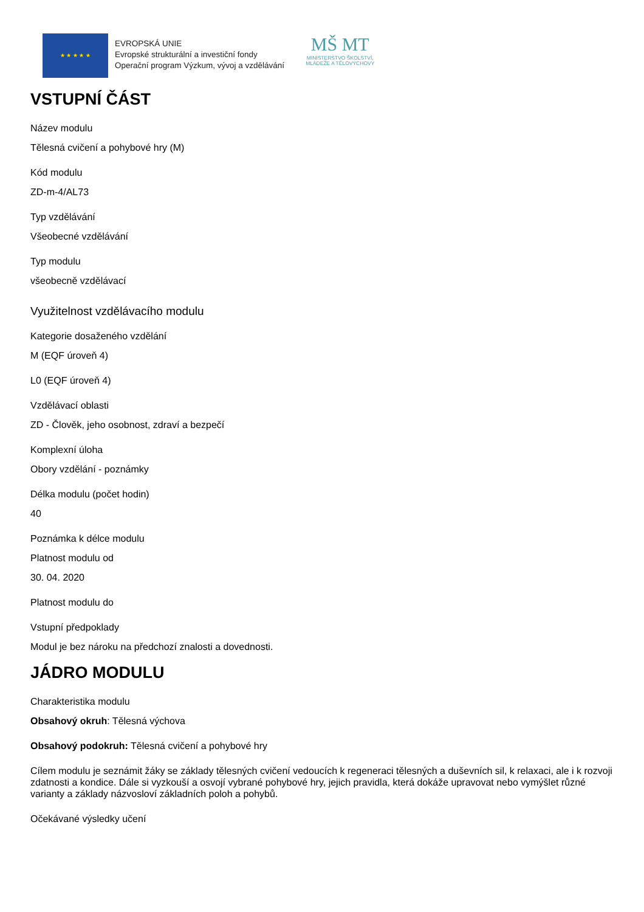★ ★ ★ ★ ★
EVROPSKÁ UNIE
Evropské strukturální a investiční fondy
Operační program Výzkum, vývoj a vzdělávání
MŠ MT
MINISTERSTVO ŠKOLSTVÍ,
MLÁDEŽE A TĚLOVÝCHOVY
VSTUPNÍ ČÁST
Název modulu
Tělesná cvičení a pohybové hry (M)
Kód modulu
ZD-m-4/AL73
Typ vzdělávání
Všeobecné vzdělávání
Typ modulu
všeobecně vzdělávací
Využitelnost vzdělávacího modulu
Kategorie dosaženého vzdělání
M (EQF úroveň 4)
L0 (EQF úroveň 4)
Vzdělávací oblasti
ZD - Člověk, jeho osobnost, zdraví a bezpečí
Komplexní úloha
Obory vzdělání - poznámky
Délka modulu (počet hodin)
40
Poznámka k délce modulu
Platnost modulu od
30. 04. 2020
Platnost modulu do
Vstupní předpoklady
Modul je bez nároku na předchozí znalosti a dovednosti.
JÁDRO MODULU
Charakteristika modulu
Obsahový okruh: Tělesná výchova
Obsahový podokruh: Tělesná cvičení a pohybové hry
Cílem modulu je seznámit žáky se základy tělesných cvičení vedoucích k regeneraci tělesných a duševních sil, k relaxaci, ale i k rozvoji zdatnosti a kondice. Dále si vyzkouší a osvojí vybrané pohybové hry, jejich pravidla, která dokáže upravovat nebo vymýšlet různé varianty a základy názvosloví základních poloh a pohybů.
Očekávané výsledky učení